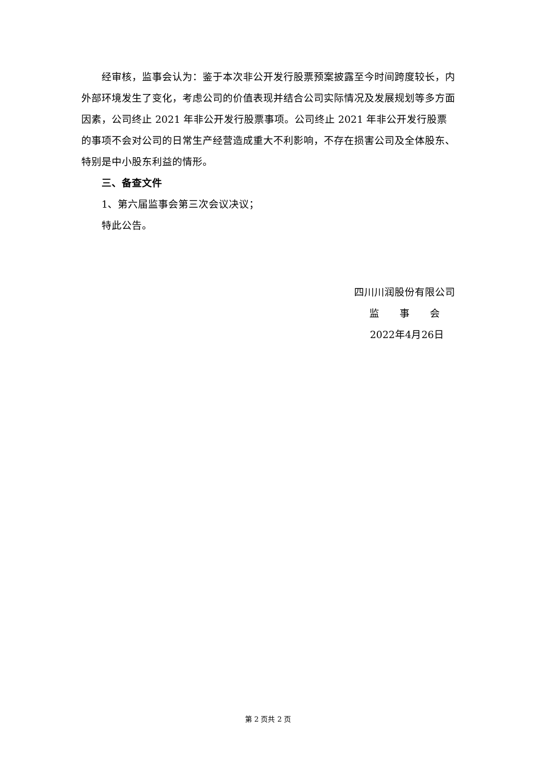经审核，监事会认为：鉴于本次非公开发行股票预案披露至今时间跨度较长，内外部环境发生了变化，考虑公司的价值表现并结合公司实际情况及发展规划等多方面因素，公司终止 2021 年非公开发行股票事项。公司终止 2021 年非公开发行股票的事项不会对公司的日常生产经营造成重大不利影响，不存在损害公司及全体股东、特别是中小股东利益的情形。
三、备查文件
1、第六届监事会第三次会议决议；
特此公告。
四川川润股份有限公司
监　　事　　会
2022年4月26日
第 2 页共 2 页